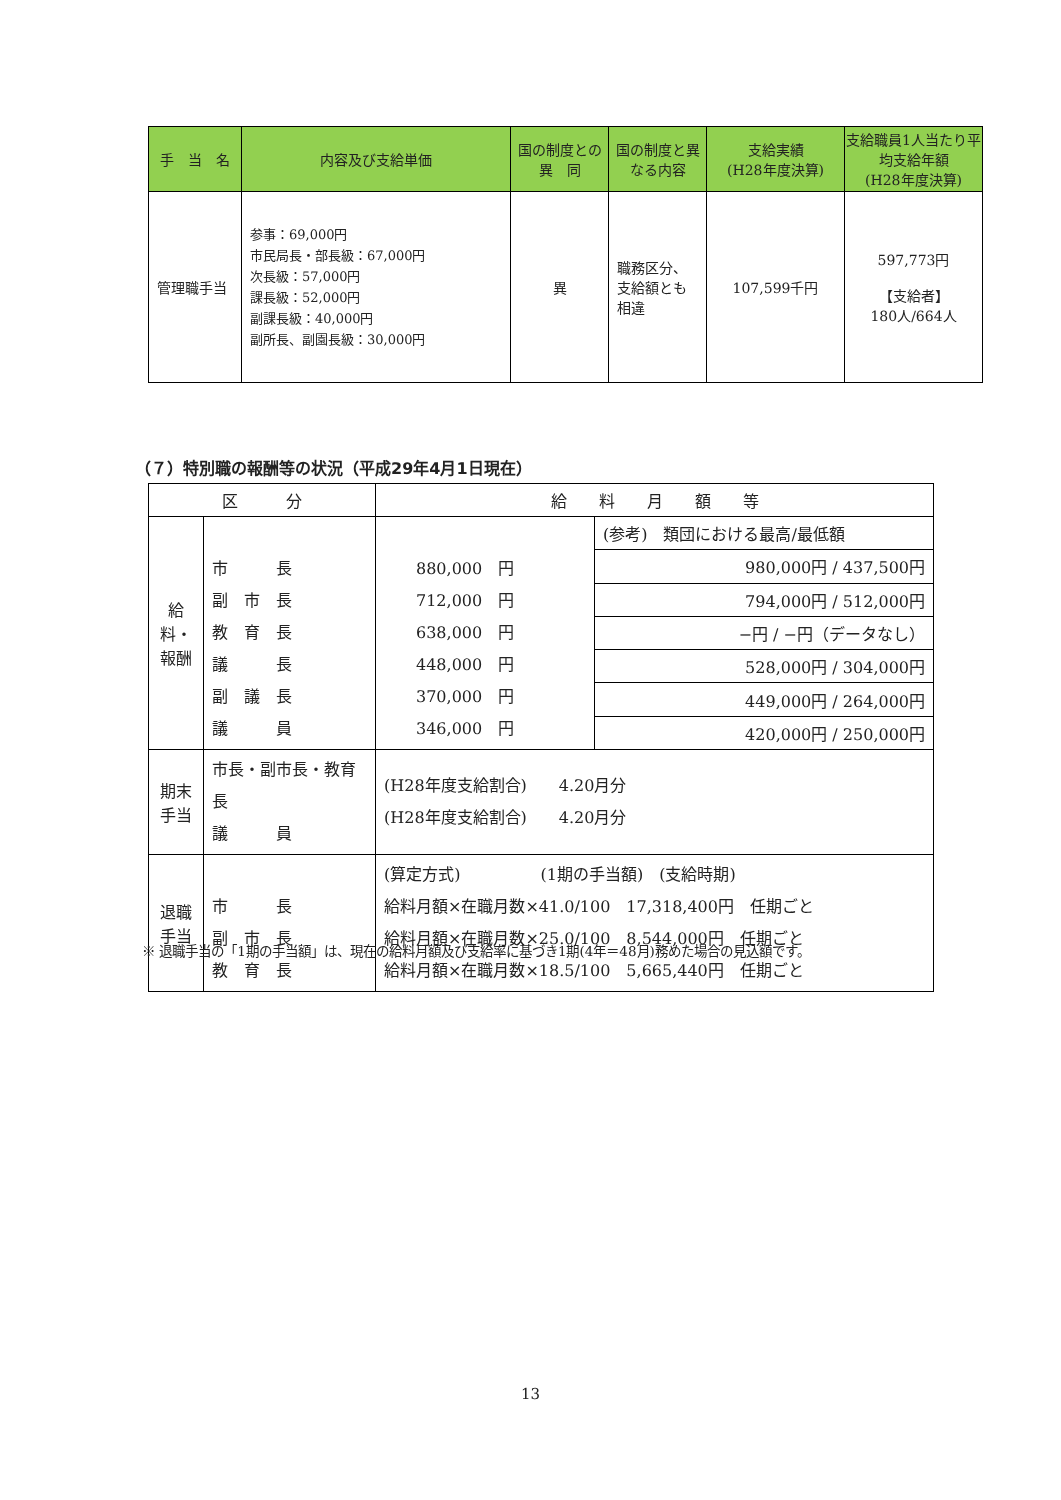| 手 当 名 | 内容及び支給単価 | 国の制度との 異 同 | 国の制度と異なる内容 | 支給実績 (H28年度決算) | 支給職員1人当たり平均支給年額 (H28年度決算) |
| --- | --- | --- | --- | --- | --- |
| 管理職手当 | 参事：69,000円 市民局長・部長級：67,000円 次長級：57,000円 課長級：52,000円 副課長級：40,000円 副所長、副園長級：30,000円 | 異 | 職務区分、支給額とも相違 | 107,599千円 | 597,773円 【支給者】 180人/664人 |
（７）特別職の報酬等の状況（平成29年4月1日現在）
| 区 分 | | 給 料 月 額 等 | |
| 給料・報酬 | 市 長 副 市 長 教 育 長 議 長 副 議 長 議 員 | 880,000 円 712,000 円 638,000 円 448,000 円 370,000 円 346,000 円 | (参考) 類団における最高/最低額 |
| | | | 980,000円 / 437,500円 |
| | | | 794,000円 / 512,000円 |
| | | | −円 / −円（データなし） |
| | | | 528,000円 / 304,000円 |
| | | | 449,000円 / 264,000円 |
| | | | 420,000円 / 250,000円 |
| 期末手当 | 市長・副市長・教育長 議 員 | (H28年度支給割合) 4.20月分 (H28年度支給割合) 4.20月分 | |
| 退職手当 | 市 長 副 市 長 教 育 長 | (算定方式) (1期の手当額) (支給時期) 給料月額×在職月数×41.0/100 17,318,400円 任期ごと 給料月額×在職月数×25.0/100 8,544,000円 任期ごと 給料月額×在職月数×18.5/100 5,665,440円 任期ごと | |
※ 退職手当の「1期の手当額」は、現在の給料月額及び支給率に基づき1期(4年＝48月)務めた場合の見込額です。
13